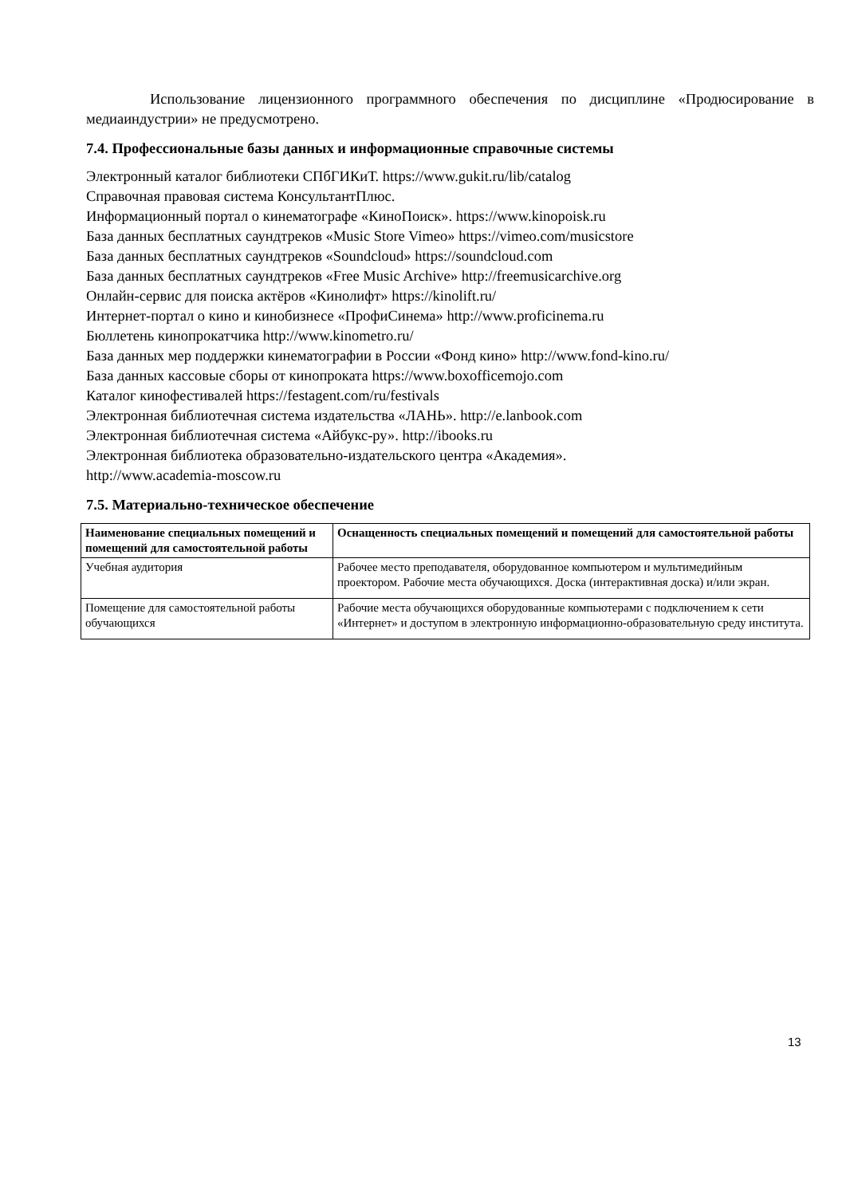Использование лицензионного программного обеспечения по дисциплине «Продюсирование в медиаиндустрии» не предусмотрено.
7.4. Профессиональные базы данных и информационные справочные системы
Электронный каталог библиотеки СПбГИКиТ. https://www.gukit.ru/lib/catalog
Справочная правовая система КонсультантПлюс.
Информационный портал о кинематографе «КиноПоиск». https://www.kinopoisk.ru
База данных бесплатных саундтреков «Music Store Vimeo» https://vimeo.com/musicstore
База данных бесплатных саундтреков «Soundcloud» https://soundcloud.com
База данных бесплатных саундтреков «Free Music Archive» http://freemusicarchive.org
Онлайн-сервис для поиска актёров «Кинолифт» https://kinolift.ru/
Интернет-портал о кино и кинобизнесе «ПрофиСинема» http://www.proficinema.ru
Бюллетень кинопрокатчика http://www.kinometro.ru/
База данных мер поддержки кинематографии в России «Фонд кино» http://www.fond-kino.ru/
База данных кассовые сборы от кинопроката https://www.boxofficemojo.com
Каталог кинофестивалей https://festagent.com/ru/festivals
Электронная библиотечная система издательства «ЛАНЬ». http://e.lanbook.com
Электронная библиотечная система «Айбукс-ру». http://ibooks.ru
Электронная библиотека образовательно-издательского центра «Академия».
http://www.academia-moscow.ru
7.5. Материально-техническое обеспечение
| Наименование специальных помещений и помещений для самостоятельной работы | Оснащенность специальных помещений и помещений для самостоятельной работы |
| --- | --- |
| Учебная аудитория | Рабочее место преподавателя, оборудованное компьютером и мультимедийным проектором. Рабочие места обучающихся. Доска (интерактивная доска) и/или экран. |
| Помещение для самостоятельной работы обучающихся | Рабочие места обучающихся оборудованные компьютерами с подключением к сети «Интернет» и доступом в электронную информационно-образовательную среду института. |
13